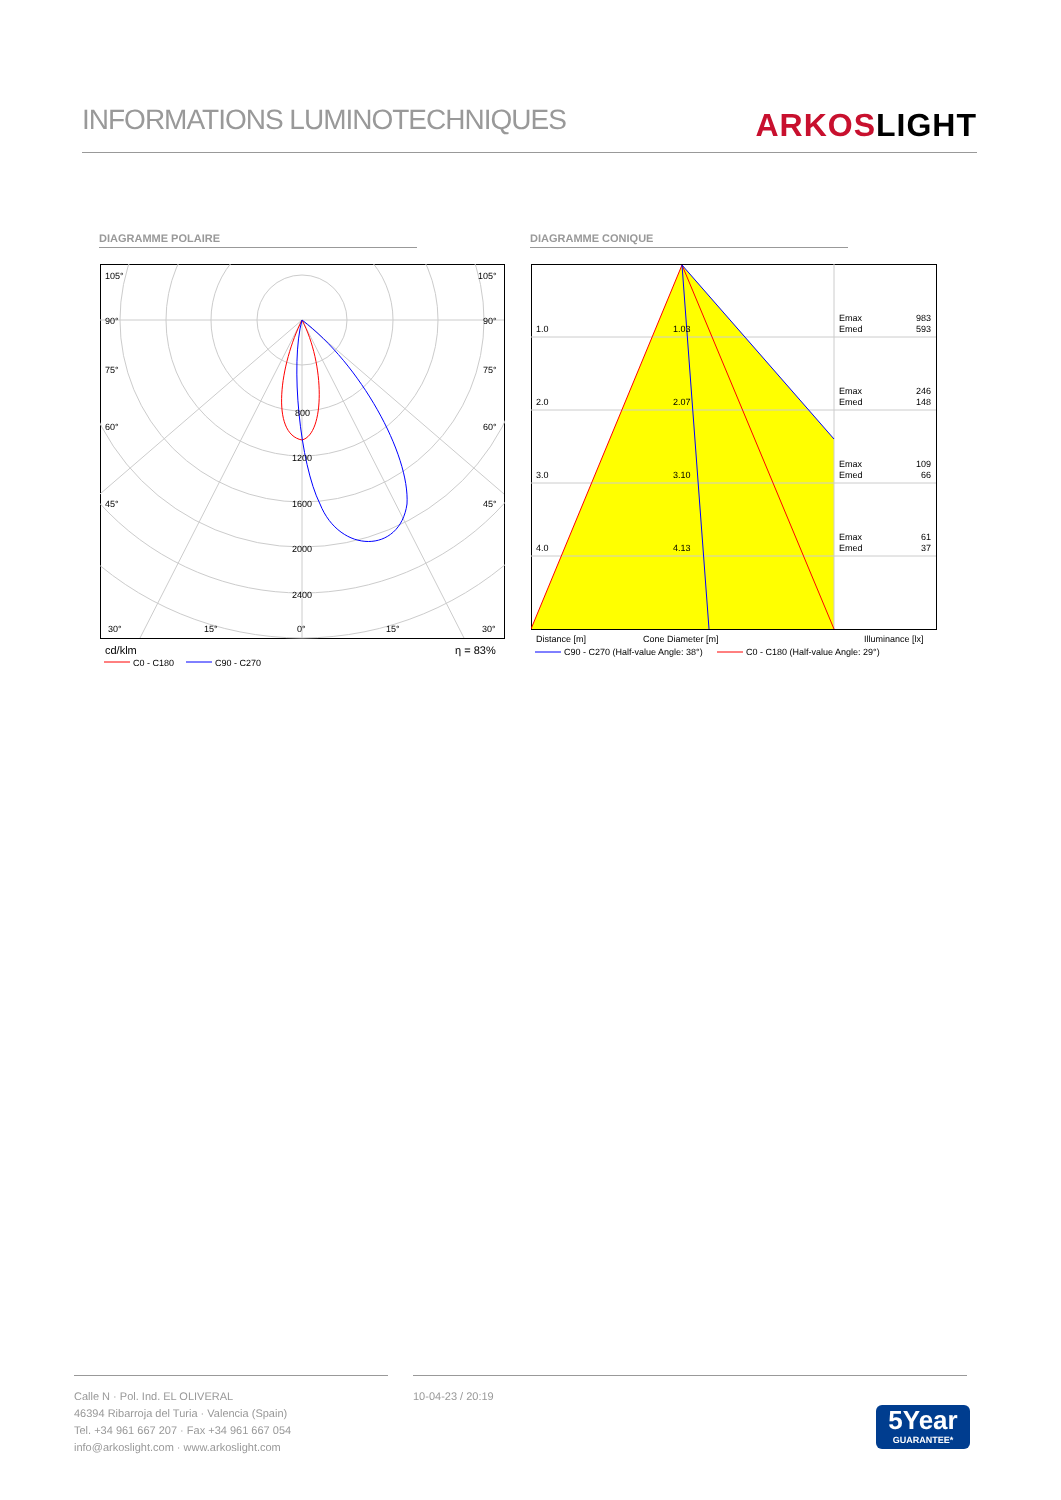INFORMATIONS LUMINOTECHNIQUES
ARKOSLIGHT
DIAGRAMME POLAIRE DIAGRAMME CONIQUE
105°
105°
90°
90°
75°
75°
60°
60°
45°
45°
800
1200
1600
2000
2400
30°
15°
0°
15°
30°
cd/klm
η = 83%
C0 - C180
C90 - C270
1.0
1.03
Emax
983
Emed
593
2.0
2.07
Emax
246
Emed
148
3.0
3.10
Emax
109
Emed
66
4.0
4.13
Emax
61
Emed
37
Distance [m]
Cone Diameter [m]
Illuminance [lx]
C90 - C270 (Half-value Angle: 38°)
C0 - C180 (Half-value Angle: 29°)
Calle N · Pol. Ind. EL OLIVERAL
46394 Ribarroja del Turia · Valencia (Spain)
Tel. +34 961 667 207 · Fax +34 961 667 054
info@arkoslight.com · www.arkoslight.com
10-04-23 / 20:19
5Year
GUARANTEE*